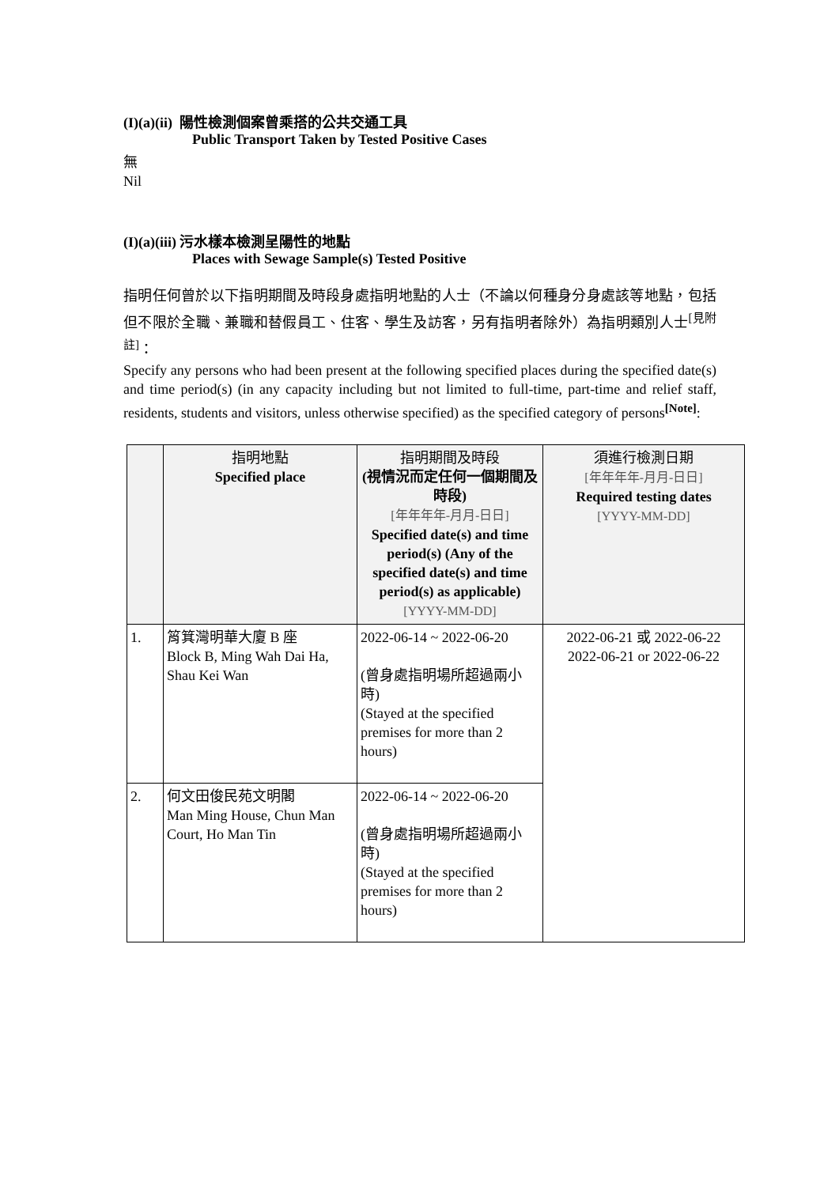(I)(a)(ii) 陽性檢測個案曾乘搭的公共交通工具
Public Transport Taken by Tested Positive Cases
無
Nil
(I)(a)(iii) 污水樣本檢測呈陽性的地點
Places with Sewage Sample(s) Tested Positive
指明任何曾於以下指明期間及時段身處指明地點的人士（不論以何種身分身處該等地點，包括但不限於全職、兼職和替假員工、住客、學生及訪客，另有指明者除外）為指明類別人士<sup>[見附註]</sup>：
Specify any persons who had been present at the following specified places during the specified date(s) and time period(s) (in any capacity including but not limited to full-time, part-time and relief staff, residents, students and visitors, unless otherwise specified) as the specified category of persons<sup>[Note]</sup>:
| | 指明地點 Specified place | 指明期間及時段 (視情況而定任何一個期間及時段) [年年年年-月月-日日] Specified date(s) and time period(s) (Any of the specified date(s) and time period(s) as applicable) [YYYY-MM-DD] | 須進行檢測日期 [年年年年-月月-日日] Required testing dates [YYYY-MM-DD] |
| --- | --- | --- | --- |
| 1. | 筲箕灣明華大廈 B 座 Block B, Ming Wah Dai Ha, Shau Kei Wan | 2022-06-14 ~ 2022-06-20 (曾身處指明場所超過兩小時) (Stayed at the specified premises for more than 2 hours) | 2022-06-21 或 2022-06-22 2022-06-21 or 2022-06-22 |
| 2. | 何文田俊民苑文明閣 Man Ming House, Chun Man Court, Ho Man Tin | 2022-06-14 ~ 2022-06-20 (曾身處指明場所超過兩小時) (Stayed at the specified premises for more than 2 hours) | |